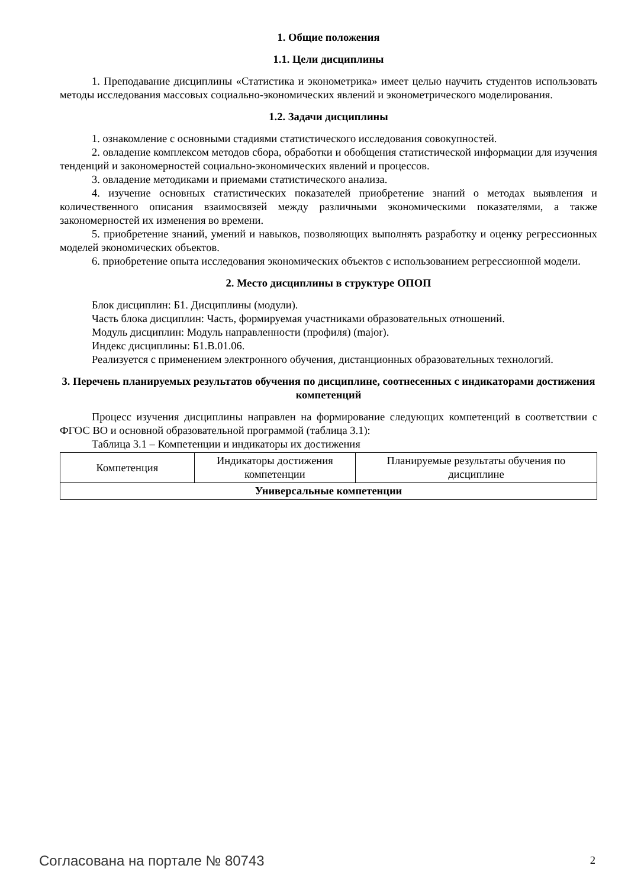1. Общие положения
1.1. Цели дисциплины
1. Преподавание дисциплины «Статистика и эконометрика» имеет целью научить студентов использовать методы исследования массовых социально-экономических явлений и эконометрического моделирования.
1.2. Задачи дисциплины
1. ознакомление с основными стадиями статистического исследования совокупностей.
2. овладение комплексом методов сбора, обработки и обобщения статистической информации для изучения тенденций и закономерностей социально-экономических явлений и процессов.
3. овладение методиками и приемами статистического анализа.
4. изучение основных статистических показателей приобретение знаний о методах выявления и количественного описания взаимосвязей между различными экономическими показателями, а также закономерностей их изменения во времени.
5. приобретение знаний, умений и навыков, позволяющих выполнять разработку и оценку регрессионных моделей экономических объектов.
6. приобретение опыта исследования экономических объектов с использованием регрессионной модели.
2. Место дисциплины в структуре ОПОП
Блок дисциплин: Б1. Дисциплины (модули).
Часть блока дисциплин: Часть, формируемая участниками образовательных отношений.
Модуль дисциплин: Модуль направленности (профиля) (major).
Индекс дисциплины: Б1.В.01.06.
Реализуется с применением электронного обучения, дистанционных образовательных технологий.
3. Перечень планируемых результатов обучения по дисциплине, соотнесенных с индикаторами достижения компетенций
Процесс изучения дисциплины направлен на формирование следующих компетенций в соответствии с ФГОС ВО и основной образовательной программой (таблица 3.1):
Таблица 3.1 – Компетенции и индикаторы их достижения
| Компетенция | Индикаторы достижения компетенции | Планируемые результаты обучения по дисциплине |
| --- | --- | --- |
| Универсальные компетенции | | |
Согласована на портале № 80743 2